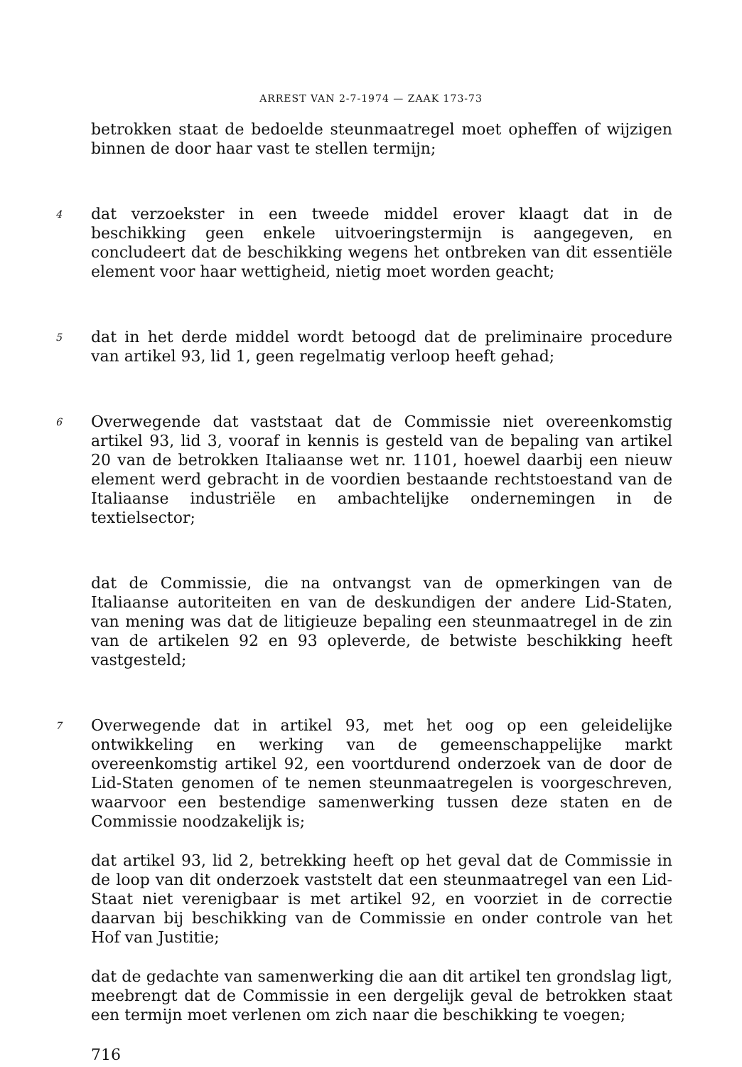ARREST VAN 2-7-1974 — ZAAK 173-73
betrokken staat de bedoelde steunmaatregel moet opheffen of wijzigen binnen de door haar vast te stellen termijn;
4
dat verzoekster in een tweede middel erover klaagt dat in de beschikking geen enkele uitvoeringstermijn is aangegeven, en concludeert dat de beschikking wegens het ontbreken van dit essentiële element voor haar wettigheid, nietig moet worden geacht;
5
dat in het derde middel wordt betoogd dat de preliminaire procedure van artikel 93, lid 1, geen regelmatig verloop heeft gehad;
6
Overwegende dat vaststaat dat de Commissie niet overeenkomstig artikel 93, lid 3, vooraf in kennis is gesteld van de bepaling van artikel 20 van de betrokken Italiaanse wet nr. 1101, hoewel daarbij een nieuw element werd gebracht in de voordien bestaande rechtstoestand van de Italiaanse industriële en ambachtelijke ondernemingen in de textielsector;
dat de Commissie, die na ontvangst van de opmerkingen van de Italiaanse autoriteiten en van de deskundigen der andere Lid-Staten, van mening was dat de litigieuze bepaling een steunmaatregel in de zin van de artikelen 92 en 93 opleverde, de betwiste beschikking heeft vastgesteld;
7
Overwegende dat in artikel 93, met het oog op een geleidelijke ontwikkeling en werking van de gemeenschappelijke markt overeenkomstig artikel 92, een voortdurend onderzoek van de door de Lid-Staten genomen of te nemen steunmaatregelen is voorgeschreven, waarvoor een bestendige samenwerking tussen deze staten en de Commissie noodzakelijk is;
dat artikel 93, lid 2, betrekking heeft op het geval dat de Commissie in de loop van dit onderzoek vaststelt dat een steunmaatregel van een Lid-Staat niet verenigbaar is met artikel 92, en voorziet in de correctie daarvan bij beschikking van de Commissie en onder controle van het Hof van Justitie;
dat de gedachte van samenwerking die aan dit artikel ten grondslag ligt, meebrengt dat de Commissie in een dergelijk geval de betrokken staat een termijn moet verlenen om zich naar die beschikking te voegen;
716